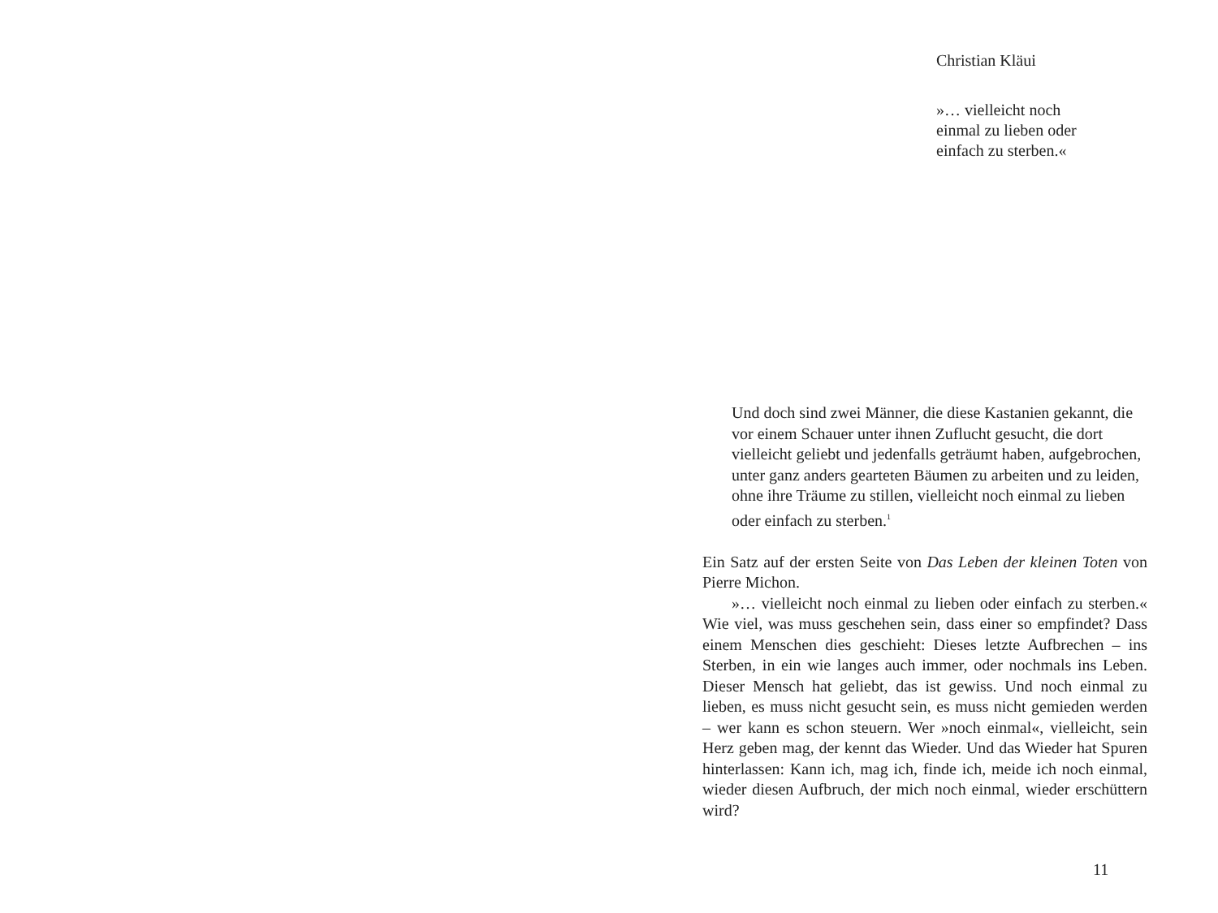Christian Kläui
»… vielleicht noch
einmal zu lieben oder
einfach zu sterben.«
Und doch sind zwei Männer, die diese Kastanien gekannt, die vor einem Schauer unter ihnen Zuflucht gesucht, die dort vielleicht geliebt und jedenfalls geträumt haben, aufgebrochen, unter ganz anders gearteten Bäumen zu arbeiten und zu leiden, ohne ihre Träume zu stillen, vielleicht noch einmal zu lieben oder einfach zu sterben.<sup>1</sup>
Ein Satz auf der ersten Seite von Das Leben der kleinen Toten von Pierre Michon.
»… vielleicht noch einmal zu lieben oder einfach zu sterben.« Wie viel, was muss geschehen sein, dass einer so empfindet? Dass einem Menschen dies geschieht: Dieses letzte Aufbrechen – ins Sterben, in ein wie langes auch immer, oder nochmals ins Leben. Dieser Mensch hat geliebt, das ist gewiss. Und noch einmal zu lieben, es muss nicht gesucht sein, es muss nicht gemieden werden – wer kann es schon steuern. Wer »noch einmal«, vielleicht, sein Herz geben mag, der kennt das Wieder. Und das Wieder hat Spuren hinterlassen: Kann ich, mag ich, finde ich, meide ich noch einmal, wieder diesen Aufbruch, der mich noch einmal, wieder erschüttern wird?
11